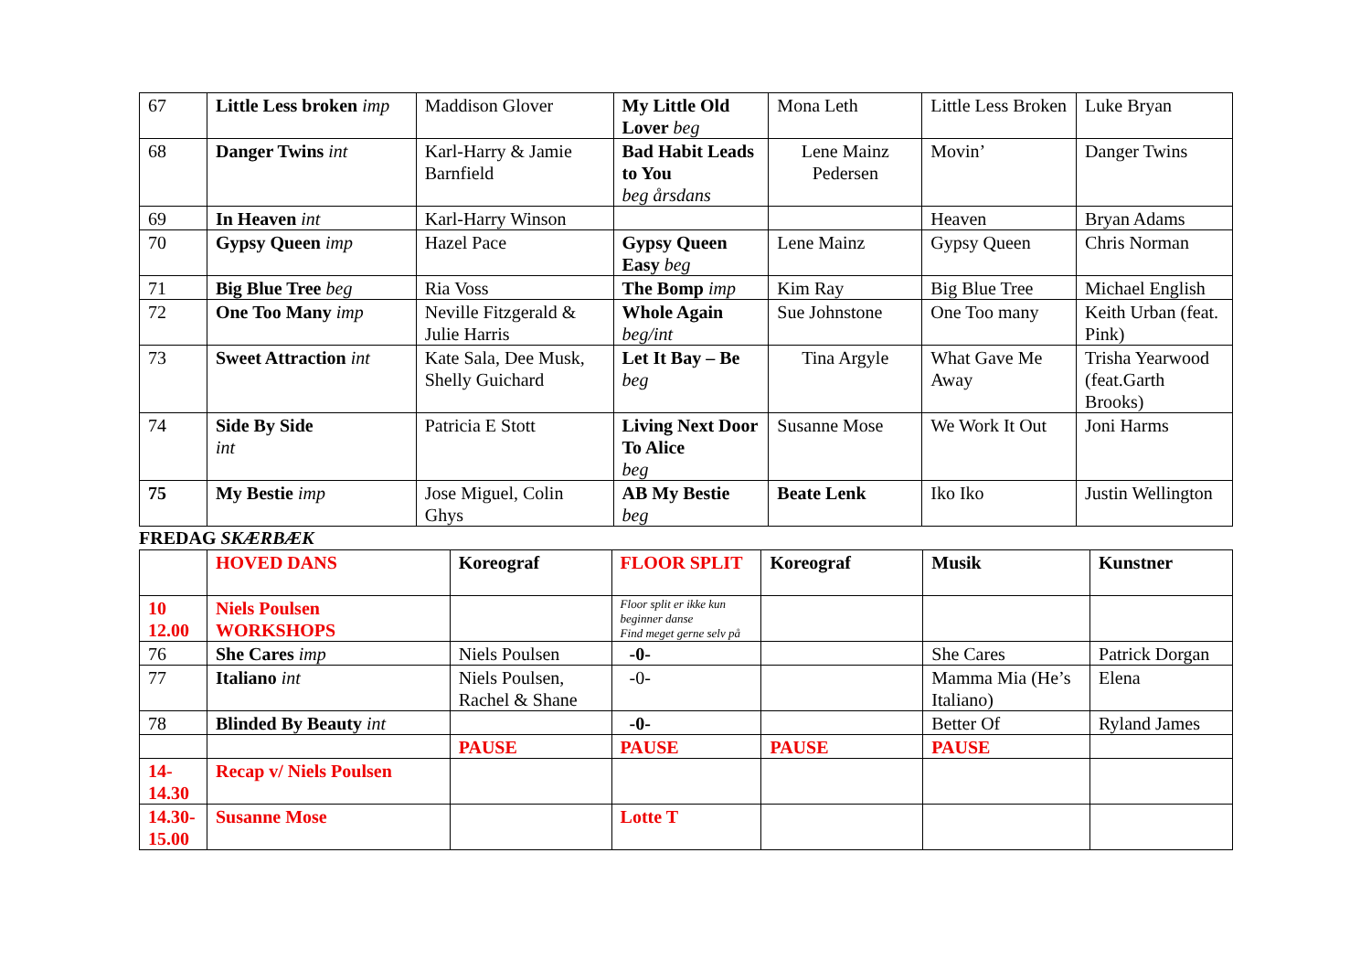| 67 | Little Less broken imp | Maddison Glover | My Little Old Lover beg | Mona Leth | Little Less Broken | Luke Bryan |
| 68 | Danger Twins int | Karl-Harry & Jamie Barnfield | Bad Habit Leads to You beg årsdans | Lene Mainz Pedersen | Movin’ | Danger Twins |
| 69 | In Heaven int | Karl-Harry Winson | | | Heaven | Bryan Adams |
| 70 | Gypsy Queen imp | Hazel Pace | Gypsy Queen Easy beg | Lene Mainz | Gypsy Queen | Chris Norman |
| 71 | Big Blue Tree beg | Ria Voss | The Bomp imp | Kim Ray | Big Blue Tree | Michael English |
| 72 | One Too Many imp | Neville Fitzgerald & Julie Harris | Whole Again beg/int | Sue Johnstone | One Too many | Keith Urban (feat. Pink) |
| 73 | Sweet Attraction int | Kate Sala, Dee Musk, Shelly Guichard | Let It Bay – Be beg | Tina Argyle | What Gave Me Away | Trisha Yearwood (feat.Garth Brooks) |
| 74 | Side By Side int | Patricia E Stott | Living Next Door To Alice beg | Susanne Mose | We Work It Out | Joni Harms |
| 75 | My Bestie imp | Jose Miguel, Colin Ghys | AB My Bestie beg | Beate Lenk | Iko Iko | Justin Wellington |
FREDAG SKÆRBÆK
| | HOVED DANS | Koreograf | FLOOR SPLIT | Koreograf | Musik | Kunstner |
| 10 12.00 | Niels Poulsen WORKSHOPS | | Floor split er ikke kun beginner danse Find meget gerne selv på | | | |
| 76 | She Cares imp | Niels Poulsen | -0- | | She Cares | Patrick Dorgan |
| 77 | Italiano int | Niels Poulsen, Rachel & Shane | -0- | | Mamma Mia (He’s Italiano) | Elena |
| 78 | Blinded By Beauty int | | -0- | | Better Of | Ryland James |
| | | PAUSE | PAUSE | PAUSE | PAUSE | |
| 14- 14.30 | Recap v/ Niels Poulsen | | | | | |
| 14.30- 15.00 | Susanne Mose | | Lotte T | | | |